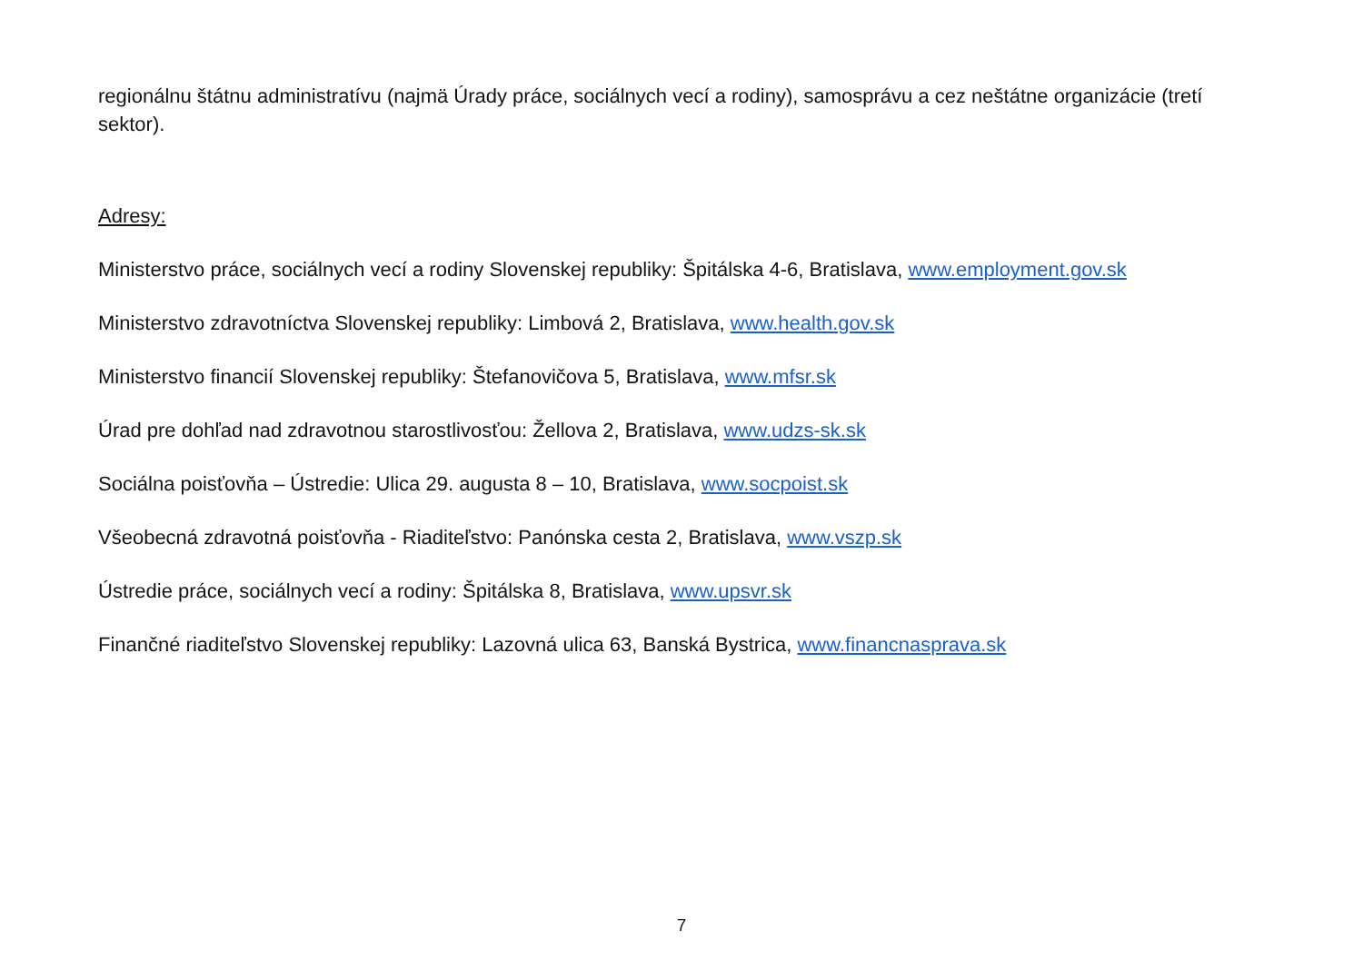regionálnu štátnu administratívu (najmä Úrady práce, sociálnych vecí a rodiny), samosprávu a cez neštátne organizácie (tretí sektor).
Adresy:
Ministerstvo práce, sociálnych vecí a rodiny Slovenskej republiky: Špitálska 4-6, Bratislava, www.employment.gov.sk
Ministerstvo zdravotníctva Slovenskej republiky: Limbová 2, Bratislava, www.health.gov.sk
Ministerstvo financií Slovenskej republiky: Štefanovičova 5, Bratislava, www.mfsr.sk
Úrad pre dohľad nad zdravotnou starostlivosťou: Žellova 2, Bratislava, www.udzs-sk.sk
Sociálna poisťovňa – Ústredie: Ulica 29. augusta 8 – 10, Bratislava, www.socpoist.sk
Všeobecná zdravotná poisťovňa - Riaditeľstvo: Panónska cesta 2, Bratislava, www.vszp.sk
Ústredie práce, sociálnych vecí a rodiny: Špitálska 8, Bratislava, www.upsvr.sk
Finančné riaditeľstvo Slovenskej republiky: Lazovná ulica 63, Banská Bystrica, www.financnasprava.sk
7